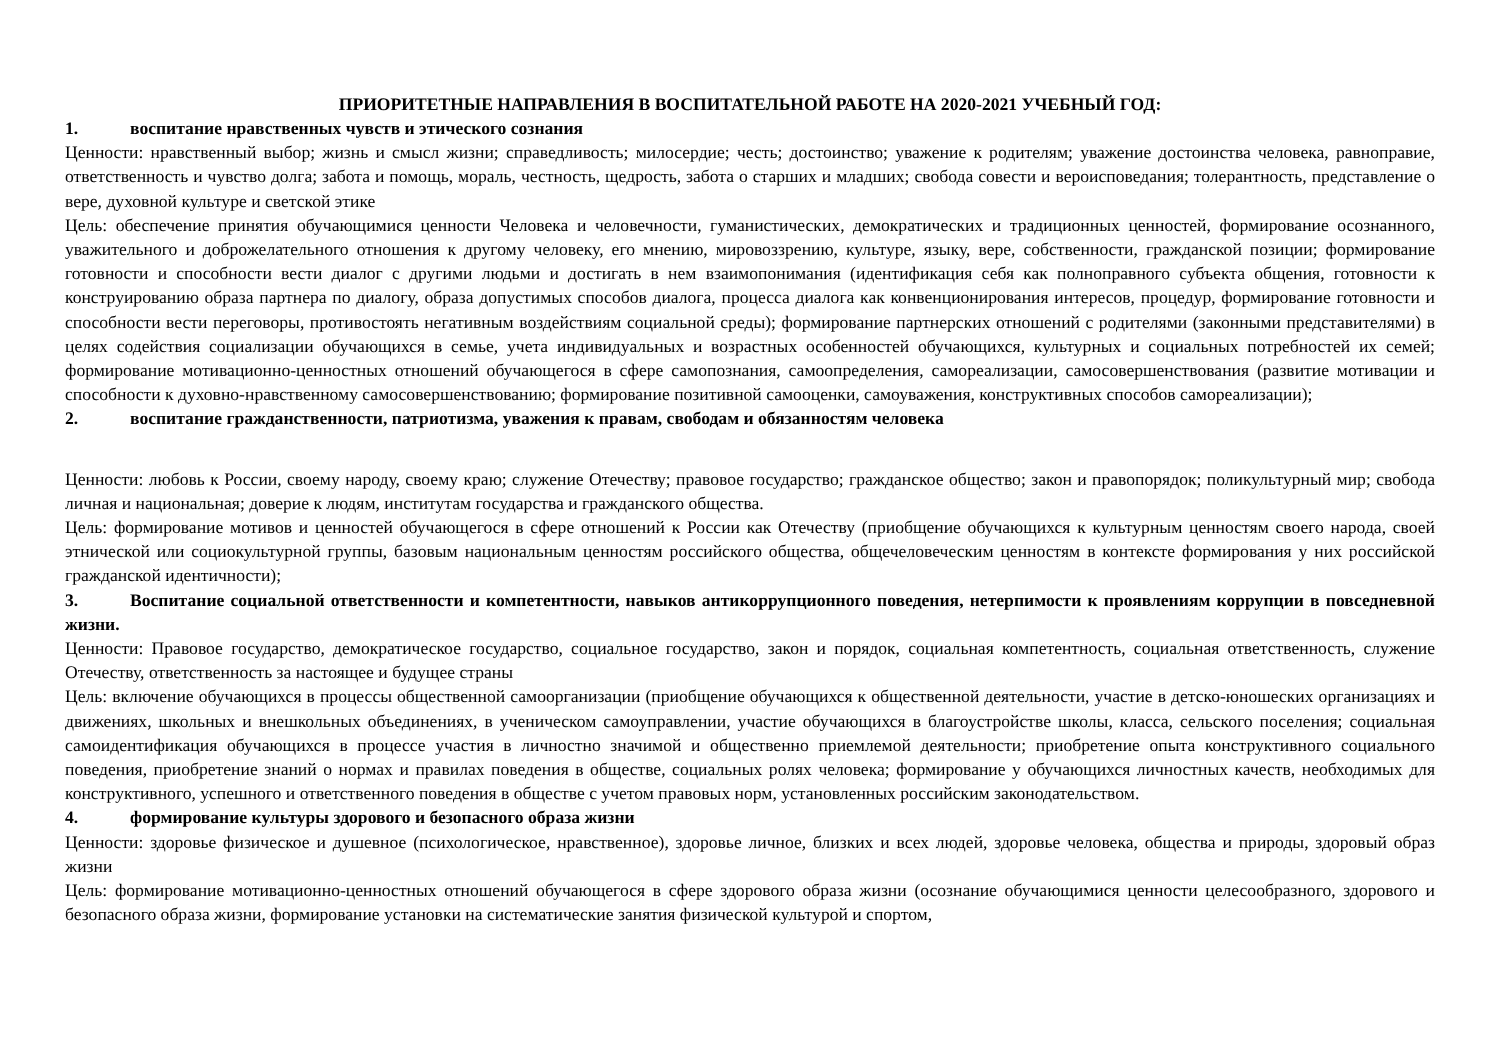ПРИОРИТЕТНЫЕ НАПРАВЛЕНИЯ В ВОСПИТАТЕЛЬНОЙ РАБОТЕ НА 2020-2021 УЧЕБНЫЙ ГОД:
1. воспитание нравственных чувств и этического сознания
Ценности: нравственный выбор; жизнь и смысл жизни; справедливость; милосердие; честь; достоинство; уважение к родителям; уважение достоинства человека, равноправие, ответственность и чувство долга; забота и помощь, мораль, честность, щедрость, забота о старших и младших; свобода совести и вероисповедания; толерантность, представление о вере, духовной культуре и светской этике
Цель: обеспечение принятия обучающимися ценности Человека и человечности, гуманистических, демократических и традиционных ценностей, формирование осознанного, уважительного и доброжелательного отношения к другому человеку, его мнению, мировоззрению, культуре, языку, вере, собственности, гражданской позиции; формирование готовности и способности вести диалог с другими людьми и достигать в нем взаимопонимания (идентификация себя как полноправного субъекта общения, готовности к конструированию образа партнера по диалогу, образа допустимых способов диалога, процесса диалога как конвенционирования интересов, процедур, формирование готовности и способности вести переговоры, противостоять негативным воздействиям социальной среды); формирование партнерских отношений с родителями (законными представителями) в целях содействия социализации обучающихся в семье, учета индивидуальных и возрастных особенностей обучающихся, культурных и социальных потребностей их семей; формирование мотивационно-ценностных отношений обучающегося в сфере самопознания, самоопределения, самореализации, самосовершенствования (развитие мотивации и способности к духовно-нравственному самосовершенствованию; формирование позитивной самооценки, самоуважения, конструктивных способов самореализации);
2. воспитание гражданственности, патриотизма, уважения к правам, свободам и обязанностям человека
Ценности: любовь к России, своему народу, своему краю; служение Отечеству; правовое государство; гражданское общество; закон и правопорядок; поликультурный мир; свобода личная и национальная; доверие к людям, институтам государства и гражданского общества.
Цель: формирование мотивов и ценностей обучающегося в сфере отношений к России как Отечеству (приобщение обучающихся к культурным ценностям своего народа, своей этнической или социокультурной группы, базовым национальным ценностям российского общества, общечеловеческим ценностям в контексте формирования у них российской гражданской идентичности);
3. Воспитание социальной ответственности и компетентности, навыков антикоррупционного поведения, нетерпимости к проявлениям коррупции в повседневной жизни.
Ценности: Правовое государство, демократическое государство, социальное государство, закон и порядок, социальная компетентность, социальная ответственность, служение Отечеству, ответственность за настоящее и будущее страны
Цель: включение обучающихся в процессы общественной самоорганизации (приобщение обучающихся к общественной деятельности, участие в детско-юношеских организациях и движениях, школьных и внешкольных объединениях, в ученическом самоуправлении, участие обучающихся в благоустройстве школы, класса, сельского поселения; социальная самоидентификация обучающихся в процессе участия в личностно значимой и общественно приемлемой деятельности; приобретение опыта конструктивного социального поведения, приобретение знаний о нормах и правилах поведения в обществе, социальных ролях человека; формирование у обучающихся личностных качеств, необходимых для конструктивного, успешного и ответственного поведения в обществе с учетом правовых норм, установленных российским законодательством.
4. формирование культуры здорового и безопасного образа жизни
Ценности: здоровье физическое и душевное (психологическое, нравственное), здоровье личное, близких и всех людей, здоровье человека, общества и природы, здоровый образ жизни
Цель: формирование мотивационно-ценностных отношений обучающегося в сфере здорового образа жизни (осознание обучающимися ценности целесообразного, здорового и безопасного образа жизни, формирование установки на систематические занятия физической культурой и спортом,